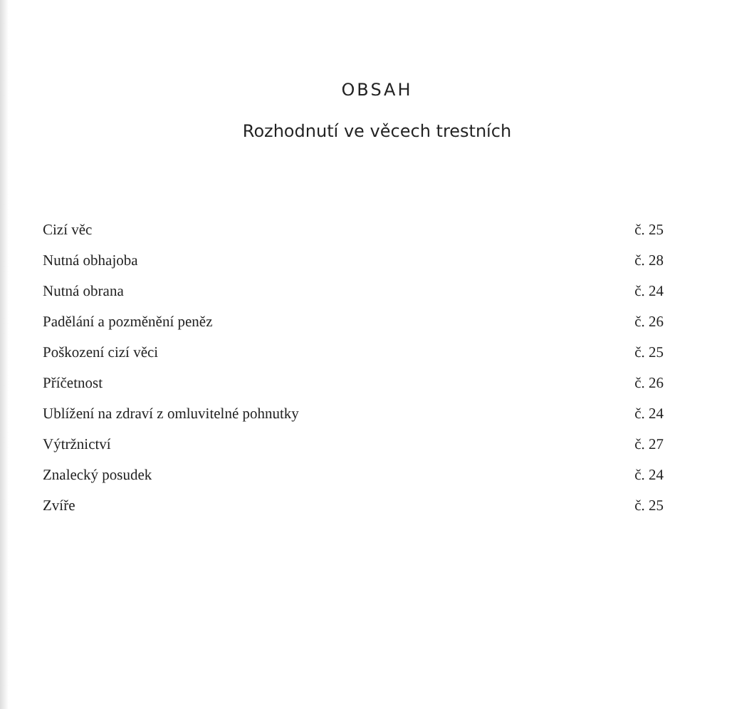OBSAH
Rozhodnutí ve věcech trestních
| Cizí věc | č. 25 |
| Nutná obhajoba | č. 28 |
| Nutná obrana | č. 24 |
| Padělání a pozměnění peněz | č. 26 |
| Poškození cizí věci | č. 25 |
| Příčetnost | č. 26 |
| Ublížení na zdraví z omluvitelné pohnutky | č. 24 |
| Výtržnictví | č. 27 |
| Znalecký posudek | č. 24 |
| Zvíře | č. 25 |